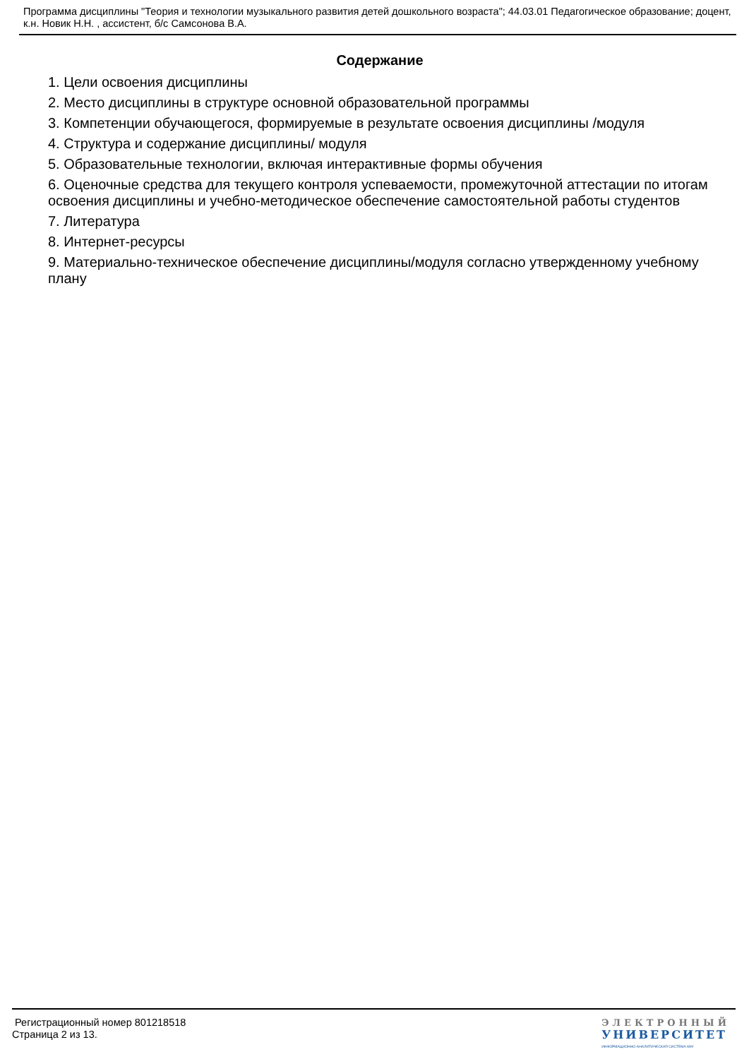Программа дисциплины "Теория и технологии музыкального развития детей дошкольного возраста"; 44.03.01 Педагогическое образование; доцент, к.н. Новик Н.Н. , ассистент, б/с Самсонова В.А.
Содержание
1. Цели освоения дисциплины
2. Место дисциплины в структуре основной образовательной программы
3. Компетенции обучающегося, формируемые в результате освоения дисциплины /модуля
4. Структура и содержание дисциплины/ модуля
5. Образовательные технологии, включая интерактивные формы обучения
6. Оценочные средства для текущего контроля успеваемости, промежуточной аттестации по итогам освоения дисциплины и учебно-методическое обеспечение самостоятельной работы студентов
7. Литература
8. Интернет-ресурсы
9. Материально-техническое обеспечение дисциплины/модуля согласно утвержденному учебному плану
Регистрационный номер 801218518
Страница 2 из 13.
ЭЛЕКТРОННЫЙ
УНИВЕРСИТЕТ
ИНФОРМАЦИОННО-АНАЛИТИЧЕСКАЯ СИСТЕМА КФУ